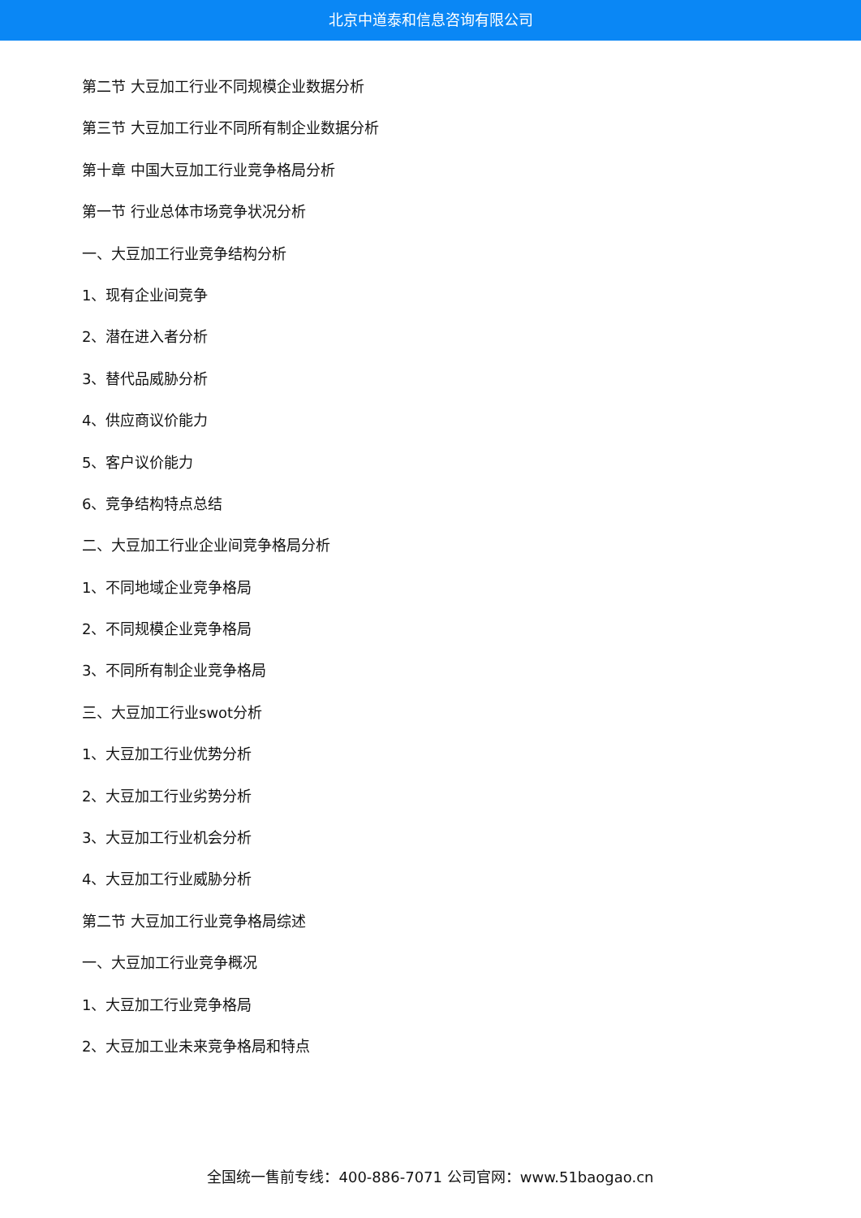北京中道泰和信息咨询有限公司
第二节 大豆加工行业不同规模企业数据分析
第三节 大豆加工行业不同所有制企业数据分析
第十章 中国大豆加工行业竞争格局分析
第一节 行业总体市场竞争状况分析
一、大豆加工行业竞争结构分析
1、现有企业间竞争
2、潜在进入者分析
3、替代品威胁分析
4、供应商议价能力
5、客户议价能力
6、竞争结构特点总结
二、大豆加工行业企业间竞争格局分析
1、不同地域企业竞争格局
2、不同规模企业竞争格局
3、不同所有制企业竞争格局
三、大豆加工行业swot分析
1、大豆加工行业优势分析
2、大豆加工行业劣势分析
3、大豆加工行业机会分析
4、大豆加工行业威胁分析
第二节 大豆加工行业竞争格局综述
一、大豆加工行业竞争概况
1、大豆加工行业竞争格局
2、大豆加工业未来竞争格局和特点
全国统一售前专线：400-886-7071 公司官网：www.51baogao.cn